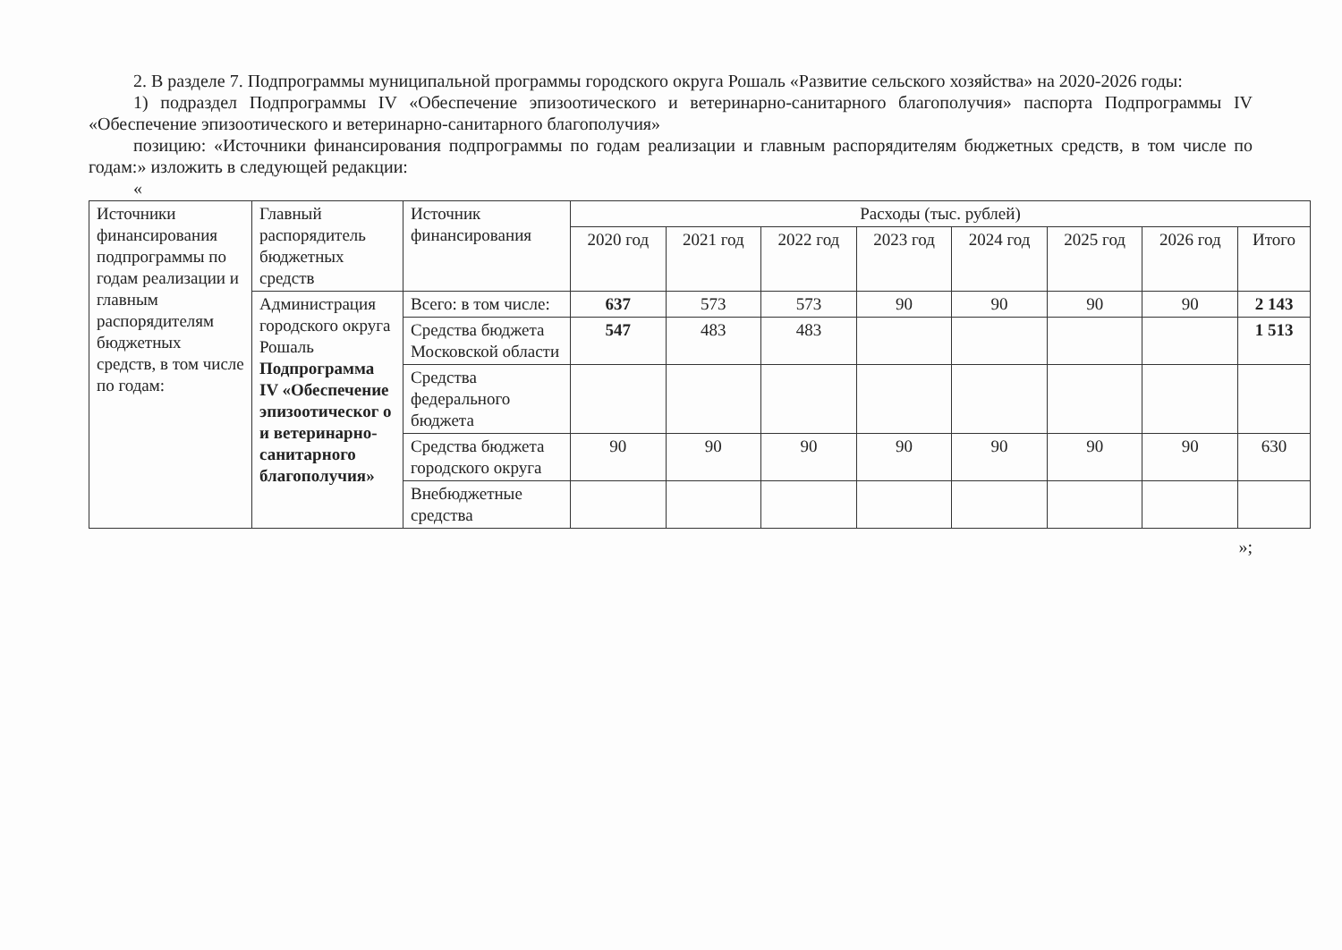2. В разделе 7. Подпрограммы муниципальной программы городского округа Рошаль «Развитие сельского хозяйства» на 2020-2026 годы:
1) подраздел Подпрограммы IV «Обеспечение эпизоотического и ветеринарно-санитарного благополучия» паспорта Подпрограммы IV «Обеспечение эпизоотического и ветеринарно-санитарного благополучия»
позицию: «Источники финансирования подпрограммы по годам реализации и главным распорядителям бюджетных средств, в том числе по годам:» изложить в следующей редакции:
«
| Источники финансирования подпрограммы по годам реализации и главным распорядителям бюджетных средств, в том числе по годам: | Главный распорядитель бюджетных средств | Источник финансирования | Расходы (тыс. рублей) | | | | | | | |
| --- | --- | --- | --- | --- | --- | --- | --- | --- | --- | --- |
| | | | 2020 год | 2021 год | 2022 год | 2023 год | 2024 год | 2025 год | 2026 год | Итого |
| | Администрация городского округа Рошаль Подпрограмма IV «Обеспечение эпизоотическог о и ветеринарно-санитарного благополучия» | Всего: в том числе: | 637 | 573 | 573 | 90 | 90 | 90 | 90 | 2 143 |
| | | Средства бюджета Московской области | 547 | 483 | 483 | | | | | 1 513 |
| | | Средства федерального бюджета | | | | | | | | |
| | | Средства бюджета городского округа | 90 | 90 | 90 | 90 | 90 | 90 | 90 | 630 |
| | | Внебюджетные средства | | | | | | | | |
»;